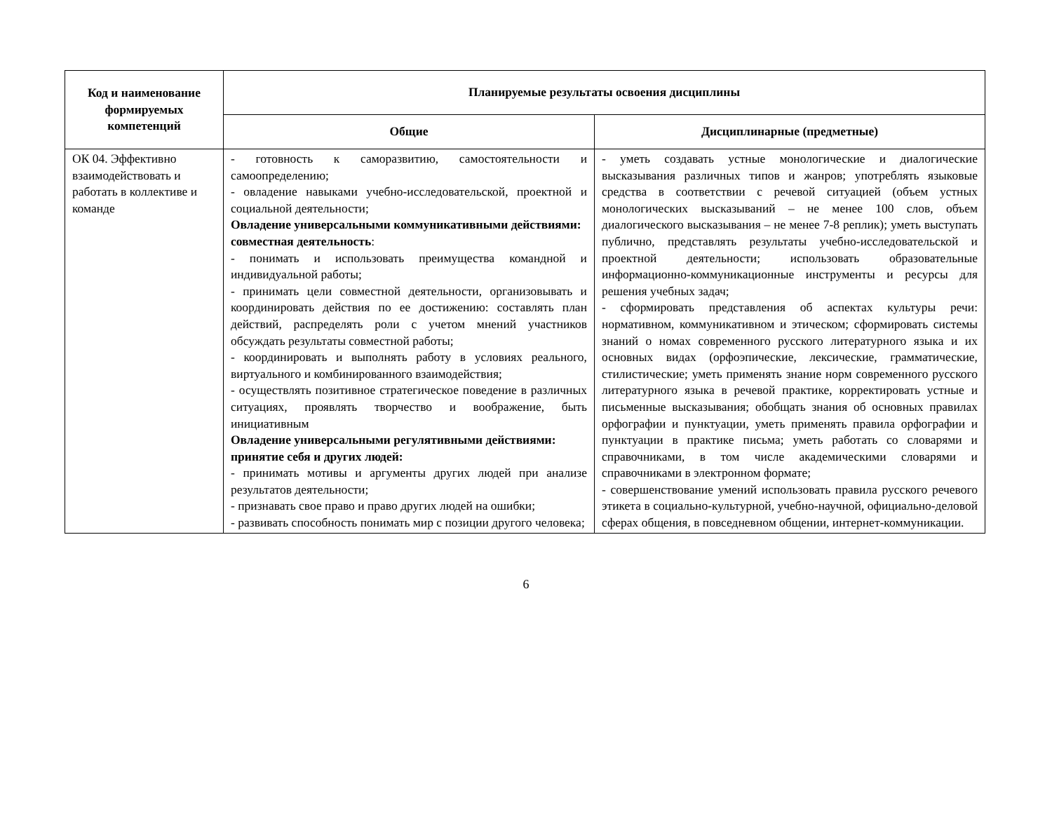| Код и наименование формируемых компетенций | Планируемые результаты освоения дисциплины | |
| --- | --- | --- |
| | Общие | Дисциплинарные (предметные) |
| ОК 04. Эффективно взаимодействовать и работать в коллективе и команде | - готовность к саморазвитию, самостоятельности и самоопределению; - овладение навыками учебно-исследовательской, проектной и социальной деятельности; Овладение универсальными коммуникативными действиями: совместная деятельность : - понимать и использовать преимущества командной и индивидуальной работы; - принимать цели совместной деятельности, организовывать и координировать действия по ее достижению: составлять план действий, распределять роли с учетом мнений участников обсуждать результаты совместной работы; - координировать и выполнять работу в условиях реального, виртуального и комбинированного взаимодействия; - осуществлять позитивное стратегическое поведение в различных ситуациях, проявлять творчество и воображение, быть инициативным Овладение универсальными регулятивными действиями: принятие себя и других людей: - принимать мотивы и аргументы других людей при анализе результатов деятельности; - признавать свое право и право других людей на ошибки; - развивать способность понимать мир с позиции другого человека; | - уметь создавать устные монологические и диалогические высказывания различных типов и жанров; употреблять языковые средства в соответствии с речевой ситуацией (объем устных монологических высказываний – не менее 100 слов, объем диалогического высказывания – не менее 7-8 реплик); уметь выступать публично, представлять результаты учебно-исследовательской и проектной деятельности; использовать образовательные информационно-коммуникационные инструменты и ресурсы для решения учебных задач; - сформировать представления об аспектах культуры речи: нормативном, коммуникативном и этическом; сформировать системы знаний о номах современного русского литературного языка и их основных видах (орфоэпические, лексические, грамматические, стилистические; уметь применять знание норм современного русского литературного языка в речевой практике, корректировать устные и письменные высказывания; обобщать знания об основных правилах орфографии и пунктуации, уметь применять правила орфографии и пунктуации в практике письма; уметь работать со словарями и справочниками, в том числе академическими словарями и справочниками в электронном формате; - совершенствование умений использовать правила русского речевого этикета в социально-культурной, учебно-научной, официально-деловой сферах общения, в повседневном общении, интернет-коммуникации. |
6